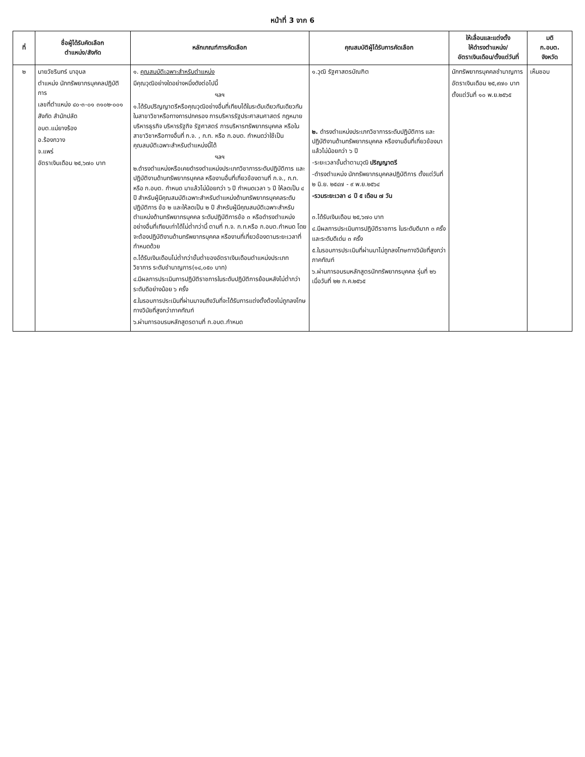หน้าที่ 3 จาก 6
| ที่ | ชื่อผู้ได้รับคัดเลือก ตำแหน่ง/สังกัด | หลักเกณฑ์การคัดเลือก | คุณสมบัติผู้ได้รับการคัดเลือก | ให้เลื่อนและแต่งตั้ง ให้ดำรงตำแหน่ง/ อัตราเงินเดือน/ตั้งแต่วันที่ | มติ ก.อบต. จังหวัด |
| --- | --- | --- | --- | --- | --- |
| ๒ | นายวัชรินทร์ นาอุบล ตำแหน่ง นักทรัพยากรบุคคลปฏิบัติการ เลขที่ตำแหน่ง ๔๐-๓-๐๑ ๓๑๐๒-๐๐๑ สังกัด สำนักปลัด อบต.แม่ยางร้อง อ.ร้องกวาง จ.แพร่ อัตราเงินเดือน ๒๕,๖๗๐ บาท | ๑. คุณสมบัติเฉพาะสำหรับตำแหน่ง มีคุณวุฒิอย่างใดอย่างหนึ่งดังต่อไปนี้ ฯลฯ ๑.ได้รับปริญญาตรีหรือคุณวุฒิอย่างอื่นที่เทียบได้ในระดับเดียวกันเดียวกัน ในสาขาวิชาหรือทางการปกครอง การบริหารรัฐประศาสนศาสตร์ กฎหมาย บริหารธุรกิจ บริหารรัฐกิจ รัฐศาสตร์ การบริหารทรัพยากรบุคคล หรือในสาขาวิชาหรือทางอื่นที่ ก.จ. , ก.ท. หรือ ก.อบต. กำหนดว่าใช้เป็นคุณสมบัติเฉพาะสำหรับตำแหน่งนี้ได้ ฯลฯ ๒.ดำรงตำแหน่งหรือเคยดำรงตำแหน่งประเภทวิชาการระดับปฏิบัติการ และปฏิบัติงานด้านทรัพยากรบุคคล หรืองานอื่นที่เกี่ยวข้องตามที่ ก.จ., ก.ท. หรือ ก.อบต. กำหนด มาแล้วไม่น้อยกว่า ๖ ปี กำหนดเวลา ๖ ปี ให้ลดเป็น ๔ ปี สำหรับผู้มีคุณสมบัติเฉพาะสำหรับตำแหน่งด้านทรัพยากรบุคคลระดับปฏิบัติการ ข้อ ๒ และให้ลดเป็น ๒ ปี สำหรับผู้มีคุณสมบัติเฉพาะสำหรับตำแหน่งด้านทรัพยากรบุคคล ระดับปฏิบัติการข้อ ๓ หรือดำรงตำแหน่งอย่างอื่นที่เทียบเท่าได้ไม่ต่ำกว่านี้ ตามที่ ก.จ. ก.ท.หรือ ก.อบต.กำหนด โดยจะต้องปฏิบัติงานด้านทรัพยากรบุคคล หรืองานที่เกี่ยวข้องตามระยะเวลาที่กำหนดด้วย ๓.ได้รับเงินเดือนไม่ต่ำกว่าขั้นต่ำของอัตราเงินเดือนตำแหน่งประเภทวิชาการ ระดับชำนาญการ(๑๔,๐๕๐ บาท) ๔.มีผลการประเมินการปฏิบัติราชการในระดับปฏิบัติการย้อนหลังไม่ต่ำกว่าระดับดีอย่างน้อย ๖ ครั้ง ๕.ในรอบการประเมินที่ผ่านมาจนถึงวันที่จะได้รับการแต่งตั้งต้องไม่ถูกลงโทษทางวินัยที่สูงกว่าภาคทัณฑ์ ๖.ผ่านการอบรมหลักสูตรตามที่ ก.อบต.กำหนด | ๑.วุฒิ รัฐศาสตรบัณฑิต ๒. ดำรงตำแหน่งประเภทวิชาการระดับปฏิบัติการ และปฏิบัติงานด้านทรัพยากรบุคคล หรืองานอื่นที่เกี่ยวข้องมาแล้วไม่น้อยกว่า ๖ ปี -ระยะเวลาขั้นต่ำตามวุฒิ ปริญญาตรี -ดำรงตำแหน่ง นักทรัพยากรบุคคลปฏิบัติการ ตั้งแต่วันที่ ๒ มิ.ย. ๒๕๔๗ - ๙ พ.ย.๒๕๖๔ -รวมระยะเวลา ๘ ปี ๕ เดือน ๗ วัน ๓.ได้รับเงินเดือน ๒๕,๖๗๐ บาท ๔.มีผลการประเมินการปฏิบัติราชการ ในระดับดีมาก ๓ ครั้ง และระดับดีเด่น ๓ ครั้ง ๕.ในรอบการประเมินที่ผ่านมาไม่ถูกลงโทษทางวินัยที่สูงกว่าภาคทัณฑ์ ๖.ผ่านการอบรมหลักสูตรนักทรัพยากรบุคคล รุ่นที่ ๒๖ เมื่อวันที่ ๒๒ ก.ค.๒๕๖๕ | นักทรัพยากรบุคคลชำนาญการ อัตราเงินเดือน ๒๕,๙๗๐ บาท ตั้งแต่วันที่ ๑๐ พ.ย.๒๕๖๕ | เห็นชอบ |